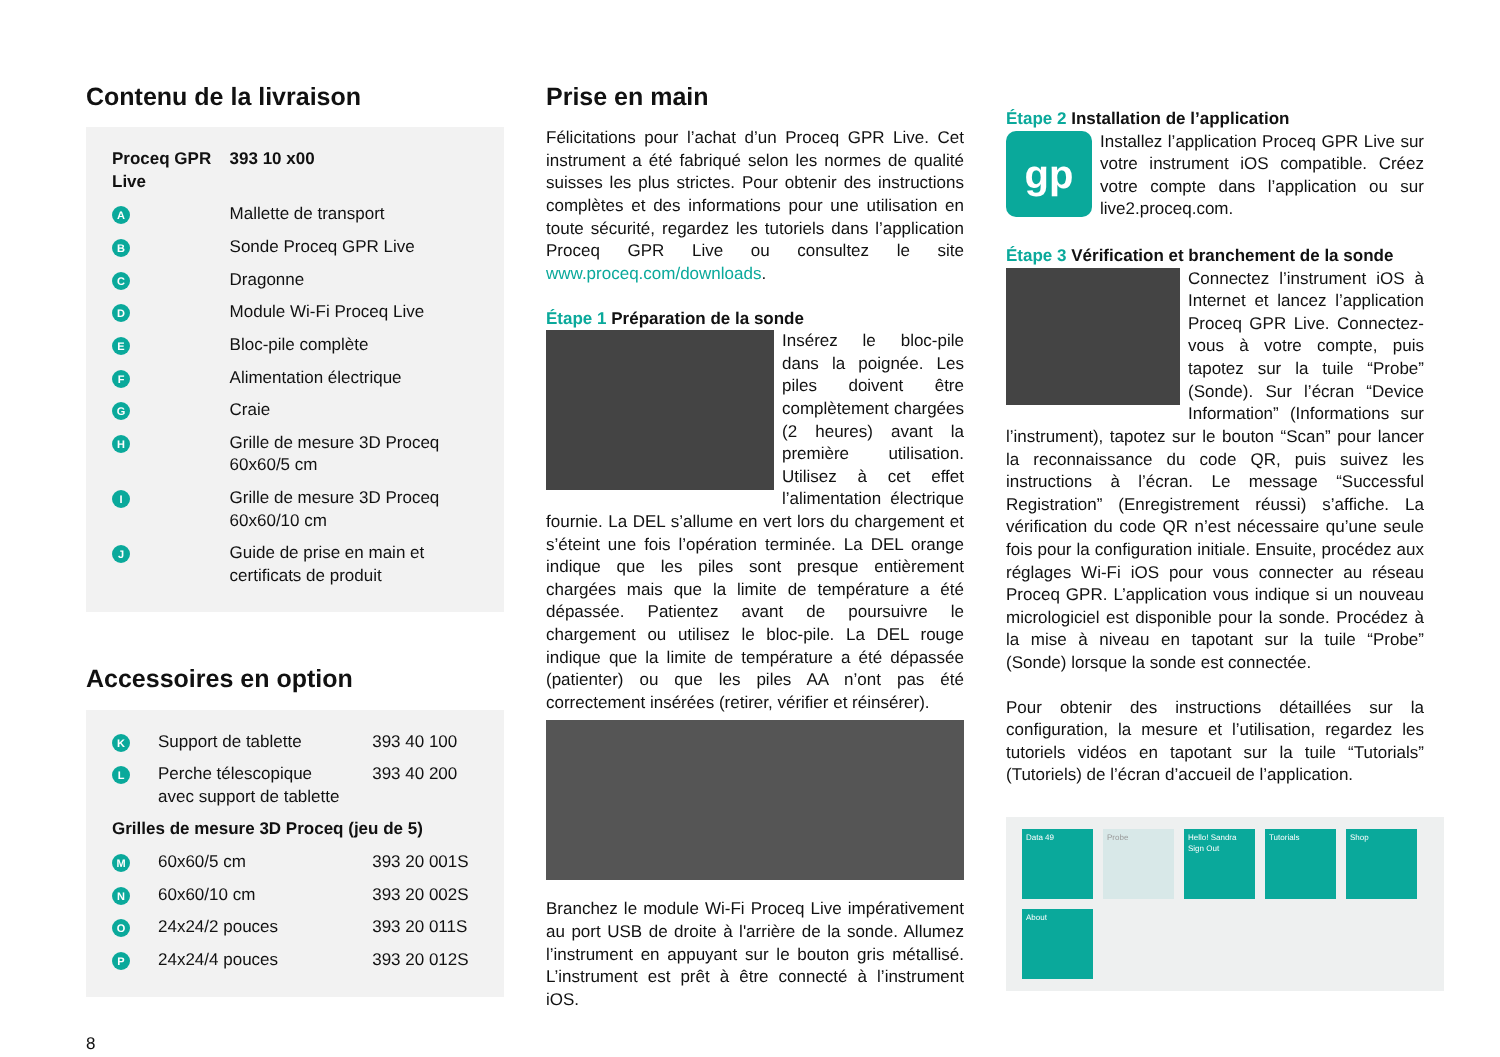Contenu de la livraison
| Proceq GPR Live | | 393 10 x00 |
| A | Mallette de transport | |
| B | Sonde Proceq GPR Live | |
| C | Dragonne | |
| D | Module Wi-Fi Proceq Live | |
| E | Bloc-pile complète | |
| F | Alimentation électrique | |
| G | Craie | |
| H | Grille de mesure 3D Proceq 60x60/5 cm | |
| I | Grille de mesure 3D Proceq 60x60/10 cm | |
| J | Guide de prise en main et certificats de produit | |
Accessoires en option
| K | Support de tablette | 393 40 100 |
| L | Perche télescopique avec support de tablette | 393 40 200 |
| Grilles de mesure 3D Proceq (jeu de 5) | | |
| M | 60x60/5 cm | 393 20 001S |
| N | 60x60/10 cm | 393 20 002S |
| O | 24x24/2 pouces | 393 20 011S |
| P | 24x24/4 pouces | 393 20 012S |
8
Prise en main
Félicitations pour l’achat d’un Proceq GPR Live. Cet instrument a été fabriqué selon les normes de qualité suisses les plus strictes. Pour obtenir des instructions complètes et des informations pour une utilisation en toute sécurité, regardez les tutoriels dans l’application Proceq GPR Live ou consultez le site www.proceq.com/downloads.
Étape 1 Préparation de la sonde
Insérez le bloc-pile dans la poignée. Les piles doivent être complètement chargées (2 heures) avant la première utilisation. Utilisez à cet effet l’alimentation électrique fournie. La DEL s’allume en vert lors du chargement et s’éteint une fois l’opération terminée. La DEL orange indique que les piles sont presque entièrement chargées mais que la limite de température a été dépassée. Patientez avant de poursuivre le chargement ou utilisez le bloc-pile. La DEL rouge indique que la limite de température a été dépassée (patienter) ou que les piles AA n’ont pas été correctement insérées (retirer, vérifier et réinsérer).
Branchez le module Wi-Fi Proceq Live impérativement au port USB de droite à l'arrière de la sonde. Allumez l’instrument en appuyant sur le bouton gris métallisé. L’instrument est prêt à être connecté à l’instrument iOS.
Étape 2 Installation de l’application
gp
Installez l’application Proceq GPR Live sur votre instrument iOS compatible. Créez votre compte dans l’application ou sur live2.proceq.com.
Étape 3 Vérification et branchement de la sonde
Connectez l’instrument iOS à Internet et lancez l’application Proceq GPR Live. Connectez-vous à votre compte, puis tapotez sur la tuile “Probe” (Sonde). Sur l’écran “Device Information” (Informations sur l’instrument), tapotez sur le bouton “Scan” pour lancer la reconnaissance du code QR, puis suivez les instructions à l’écran. Le message “Successful Registration” (Enregistrement réussi) s’affiche. La vérification du code QR n’est nécessaire qu’une seule fois pour la configuration initiale. Ensuite, procédez aux réglages Wi-Fi iOS pour vous connecter au réseau Proceq GPR. L’application vous indique si un nouveau micrologiciel est disponible pour la sonde. Procédez à la mise à niveau en tapotant sur la tuile “Probe” (Sonde) lorsque la sonde est connectée.
Pour obtenir des instructions détaillées sur la configuration, la mesure et l’utilisation, regardez les tutoriels vidéos en tapotant sur la tuile “Tutorials” (Tutoriels) de l’écran d’accueil de l’application.
Data 49
Probe
Hello! Sandra
Sign Out
Tutorials
Shop
About